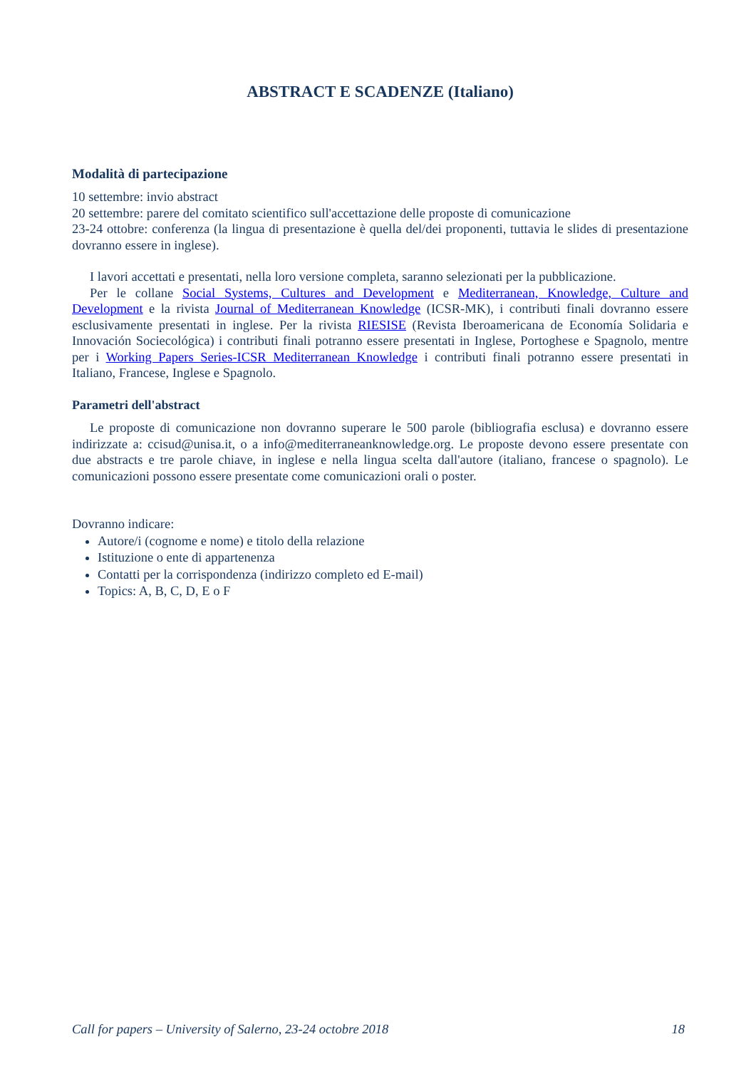ABSTRACT E SCADENZE (Italiano)
Modalità di partecipazione
10 settembre: invio abstract
20 settembre: parere del comitato scientifico sull'accettazione delle proposte di comunicazione
23-24 ottobre: conferenza (la lingua di presentazione è quella del/dei proponenti, tuttavia le slides di presentazione dovranno essere in inglese).
I lavori accettati e presentati, nella loro versione completa, saranno selezionati per la pubblicazione.
Per le collane Social Systems, Cultures and Development e Mediterranean, Knowledge, Culture and Development e la rivista Journal of Mediterranean Knowledge (ICSR-MK), i contributi finali dovranno essere esclusivamente presentati in inglese. Per la rivista RIESISE (Revista Iberoamericana de Economía Solidaria e Innovación Sociecológica) i contributi finali potranno essere presentati in Inglese, Portoghese e Spagnolo, mentre per i Working Papers Series-ICSR Mediterranean Knowledge i contributi finali potranno essere presentati in Italiano, Francese, Inglese e Spagnolo.
Parametri dell'abstract
Le proposte di comunicazione non dovranno superare le 500 parole (bibliografia esclusa) e dovranno essere indirizzate a: ccisud@unisa.it, o a info@mediterraneanknowledge.org. Le proposte devono essere presentate con due abstracts e tre parole chiave, in inglese e nella lingua scelta dall'autore (italiano, francese o spagnolo). Le comunicazioni possono essere presentate come comunicazioni orali o poster.
Dovranno indicare:
Autore/i (cognome e nome) e titolo della relazione
Istituzione o ente di appartenenza
Contatti per la corrispondenza (indirizzo completo ed E-mail)
Topics: A, B, C, D, E o F
Call for papers – University of Salerno, 23-24 octobre 2018 18